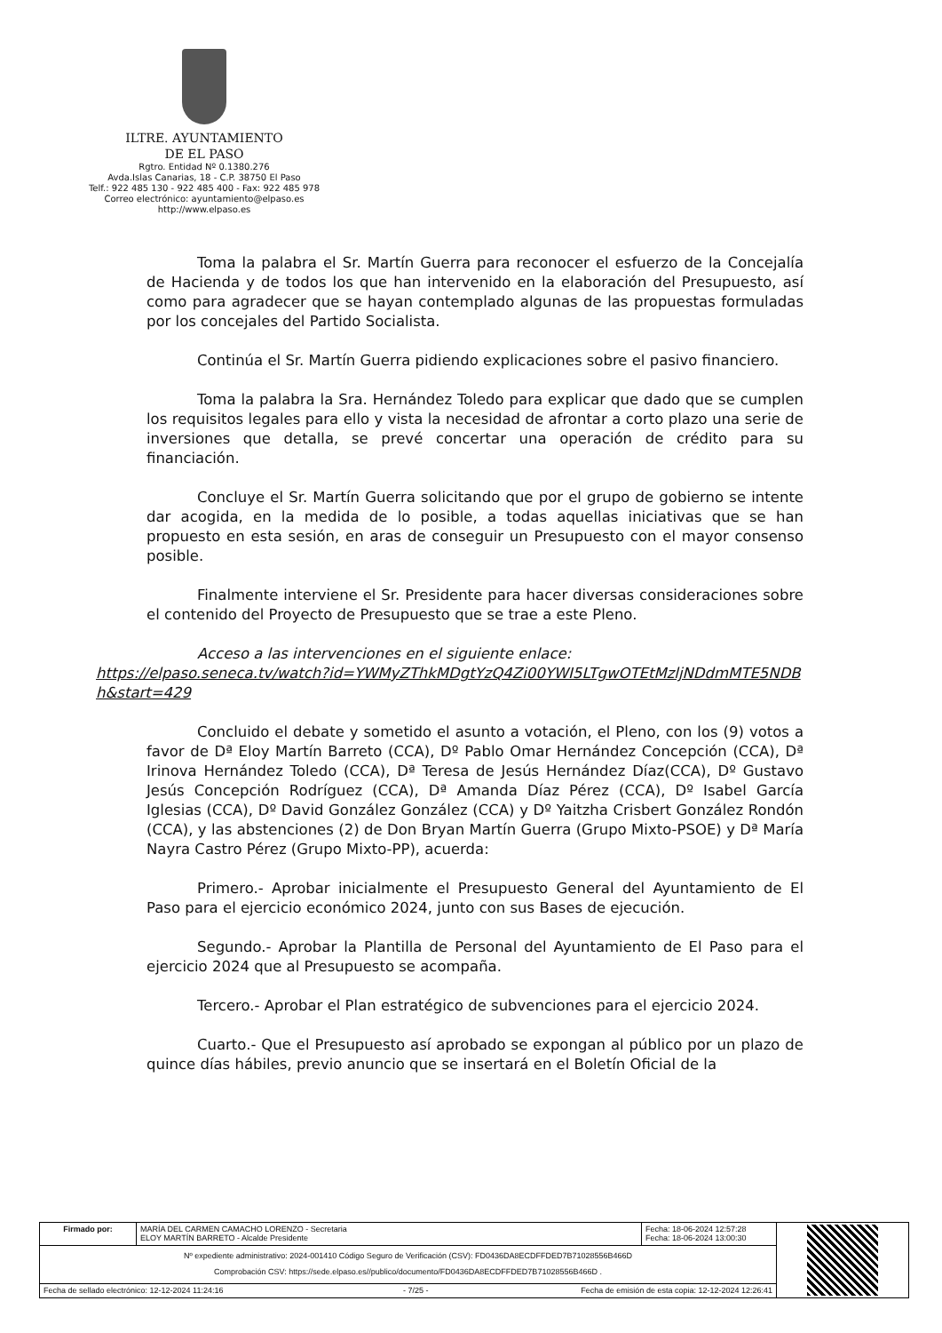ILTRE. AYUNTAMIENTO
DE EL PASO
Rgtro. Entidad Nº 0.1380.276
Avda.Islas Canarias, 18 - C.P. 38750 El Paso
Telf.: 922 485 130 - 922 485 400 - Fax: 922 485 978
Correo electrónico: ayuntamiento@elpaso.es
http://www.elpaso.es
Toma la palabra el Sr. Martín Guerra para reconocer el esfuerzo de la Concejalía de Hacienda y de todos los que han intervenido en la elaboración del Presupuesto, así como para agradecer que se hayan contemplado algunas de las propuestas formuladas por los concejales del Partido Socialista.
Continúa el Sr. Martín Guerra pidiendo explicaciones sobre el pasivo financiero.
Toma la palabra la Sra. Hernández Toledo para explicar que dado que se cumplen los requisitos legales para ello y vista la necesidad de afrontar a corto plazo una serie de inversiones que detalla, se prevé concertar una operación de crédito para su financiación.
Concluye el Sr. Martín Guerra solicitando que por el grupo de gobierno se intente dar acogida, en la medida de lo posible, a todas aquellas iniciativas que se han propuesto en esta sesión, en aras de conseguir un Presupuesto con el mayor consenso posible.
Finalmente interviene el Sr. Presidente para hacer diversas consideraciones sobre el contenido del Proyecto de Presupuesto que se trae a este Pleno.
Acceso a las intervenciones en el siguiente enlace:
https://elpaso.seneca.tv/watch?id=YWMyZThkMDgtYzQ4Zi00YWI5LTgwOTEtMzljNDdmMTE5NDBh&start=429
Concluido el debate y sometido el asunto a votación, el Pleno, con los (9) votos a favor de Dª Eloy Martín Barreto (CCA), Dº Pablo Omar Hernández Concepción (CCA), Dª Irinova Hernández Toledo (CCA), Dª Teresa de Jesús Hernández Díaz(CCA), Dº Gustavo Jesús Concepción Rodríguez (CCA), Dª Amanda Díaz Pérez (CCA), Dº Isabel García Iglesias (CCA), Dº David González González (CCA) y Dº Yaitzha Crisbert González Rondón (CCA), y las abstenciones (2) de Don Bryan Martín Guerra (Grupo Mixto-PSOE) y Dª María Nayra Castro Pérez (Grupo Mixto-PP), acuerda:
Primero.- Aprobar inicialmente el Presupuesto General del Ayuntamiento de El Paso para el ejercicio económico 2024, junto con sus Bases de ejecución.
Segundo.- Aprobar la Plantilla de Personal del Ayuntamiento de El Paso para el ejercicio 2024 que al Presupuesto se acompaña.
Tercero.- Aprobar el Plan estratégico de subvenciones para el ejercicio 2024.
Cuarto.- Que el Presupuesto así aprobado se expongan al público por un plazo de quince días hábiles, previo anuncio que se insertará en el Boletín Oficial de la
| Firmado por: | MARÍA DEL CARMEN CAMACHO LORENZO - Secretaria ELOY MARTÍN BARRETO - Alcalde Presidente | Fecha: 18-06-2024 12:57:28 Fecha: 18-06-2024 13:00:30 | |
| Nº expediente administrativo: 2024-001410 Código Seguro de Verificación (CSV): FD0436DA8ECDFFDED7B71028556B466D Comprobación CSV: https://sede.elpaso.es//publico/documento/FD0436DA8ECDFFDED7B71028556B466D . | | | |
| Fecha de sellado electrónico: 12-12-2024 11:24:16 - 7/25 - Fecha de emisión de esta copia: 12-12-2024 12:26:41 | | | |